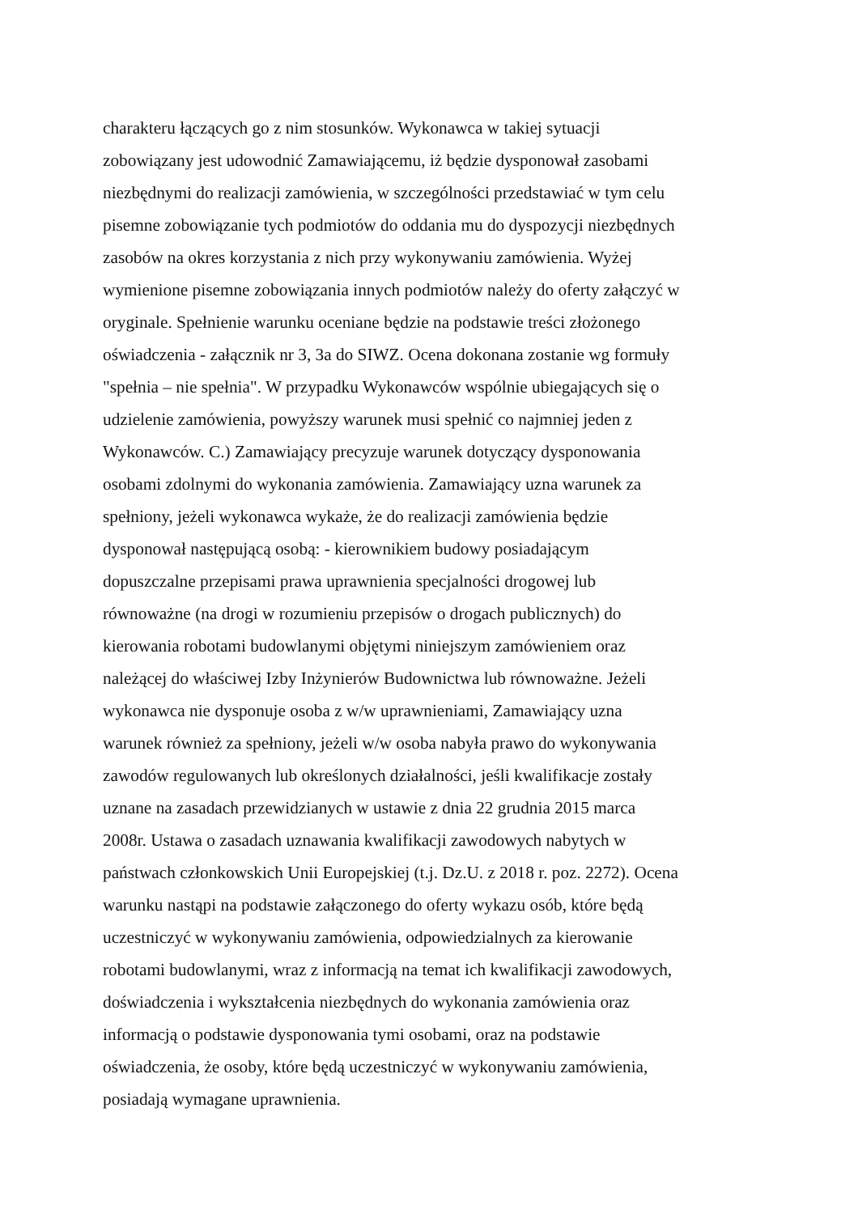charakteru łączących go z nim stosunków. Wykonawca w takiej sytuacji
zobowiązany jest udowodnić Zamawiającemu, iż będzie dysponował zasobami
niezbędnymi do realizacji zamówienia, w szczególności przedstawiać w tym celu
pisemne zobowiązanie tych podmiotów do oddania mu do dyspozycji niezbędnych
zasobów na okres korzystania z nich przy wykonywaniu zamówienia. Wyżej
wymienione pisemne zobowiązania innych podmiotów należy do oferty załączyć w
oryginale. Spełnienie warunku oceniane będzie na podstawie treści złożonego
oświadczenia - załącznik nr 3, 3a do SIWZ. Ocena dokonana zostanie wg formuły
"spełnia – nie spełnia". W przypadku Wykonawców wspólnie ubiegających się o
udzielenie zamówienia, powyższy warunek musi spełnić co najmniej jeden z
Wykonawców. C.) Zamawiający precyzuje warunek dotyczący dysponowania
osobami zdolnymi do wykonania zamówienia. Zamawiający uzna warunek za
spełniony, jeżeli wykonawca wykaże, że do realizacji zamówienia będzie
dysponował następującą osobą: - kierownikiem budowy posiadającym
dopuszczalne przepisami prawa uprawnienia specjalności drogowej lub
równoważne (na drogi w rozumieniu przepisów o drogach publicznych) do
kierowania robotami budowlanymi objętymi niniejszym zamówieniem oraz
należącej do właściwej Izby Inżynierów Budownictwa lub równoważne. Jeżeli
wykonawca nie dysponuje osoba z w/w uprawnieniami, Zamawiający uzna
warunek również za spełniony, jeżeli w/w osoba nabyła prawo do wykonywania
zawodów regulowanych lub określonych działalności, jeśli kwalifikacje zostały
uznane na zasadach przewidzianych w ustawie z dnia 22 grudnia 2015 marca
2008r. Ustawa o zasadach uznawania kwalifikacji zawodowych nabytych w
państwach członkowskich Unii Europejskiej (t.j. Dz.U. z 2018 r. poz. 2272). Ocena
warunku nastąpi na podstawie załączonego do oferty wykazu osób, które będą
uczestniczyć w wykonywaniu zamówienia, odpowiedzialnych za kierowanie
robotami budowlanymi, wraz z informacją na temat ich kwalifikacji zawodowych,
doświadczenia i wykształcenia niezbędnych do wykonania zamówienia oraz
informacją o podstawie dysponowania tymi osobami, oraz na podstawie
oświadczenia, że osoby, które będą uczestniczyć w wykonywaniu zamówienia,
posiadają wymagane uprawnienia.